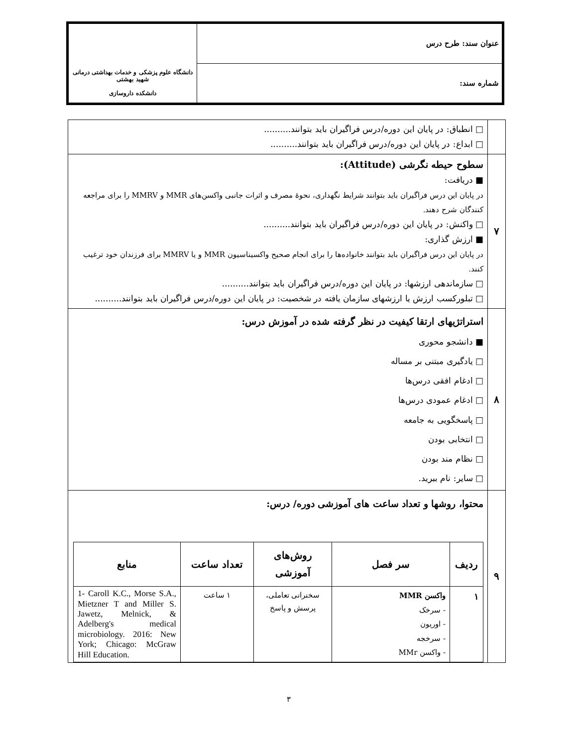| عنوان سند: طرح درس | دانشگاه علوم پزشکی و خدمات بهداشتی درمانی شهید بهشتی دانشکده داروسازی |
| شماره سند: | |
| | □ انطباق: در پایان این دوره/درس فراگیران باید بتوانند.......... □ ابداع: در پایان این دوره/درس فراگیران باید بتوانند.......... |
| ۷ | سطوح حیطه نگرشی (Attitude): ■ دریافت: در پایان این درس فراگیران باید بتوانند شرایط نگهداری، نحوهٔ مصرف و اثرات جانبی واکسن‌های MMR و MMRV را برای مراجعه کنندگان شرح دهند. □ واکنش: در پایان این دوره/درس فراگیران باید بتوانند.......... ■ ارزش گذاری: در پایان این درس فراگیران باید بتوانند خانواده‌ها را برای انجام صحیح واکسیناسیون MMR و یا MMRV برای فرزندان خود ترغیب کنند. □ سازماندهی ارزشها: در پایان این دوره/درس فراگیران باید بتوانند.......... □ تبلورکسب ارزش یا ارزشهای سازمان یافته در شخصیت: در پایان این دوره/درس فراگیران باید بتوانند.......... |
| ۸ | استراتژیهای ارتقا کیفیت در نظر گرفته شده در آموزش درس: ■ دانشجو محوری □ یادگیری مبتنی بر مساله □ ادغام افقی درس‌ها □ ادغام عمودی درس‌ها □ پاسخگویی به جامعه □ انتخابی بودن □ نظام مند بودن □ سایر: نام ببرید. |
| ۹ | محتوا، روشها و تعداد ساعت های آموزشی دوره/ درس: / ردیف / سر فصل / روش‌های آموزشی / تعداد ساعت / منابع / / --- / --- / --- / --- / --- / / ۱ / واکسن MMR - سرخک - اوریون - سرخجه - واکسن MMr / سخنرانی تعاملی، پرسش و پاسخ / ۱ ساعت / 1- Caroll K.C., Morse S.A., Mietzner T and Miller S. Jawetz, Melnick, & Adelberg's medical microbiology. 2016: New York; Chicago: McGraw Hill Education. / |
۳